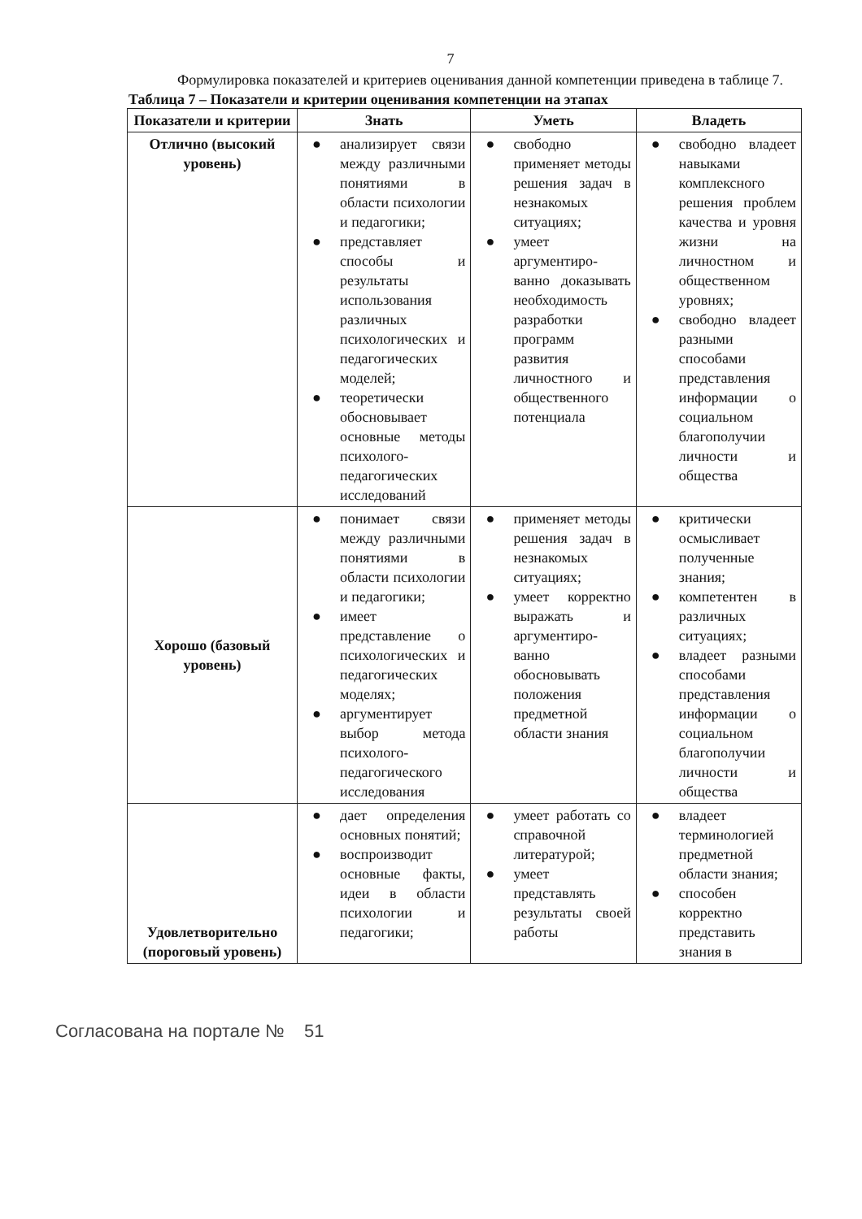7
Формулировка показателей и критериев оценивания данной компетенции приведена в таблице 7.
Таблица 7 – Показатели и критерии оценивания компетенции на этапах
| Показатели и критерии | Знать | Уметь | Владеть |
| --- | --- | --- | --- |
| Отлично (высокий уровень) | ● анализирует связи между различными понятиями в области психологии и педагогики; ● представляет способы и результаты использования различных психологических и педагогических моделей; ● теоретически обосновывает основные методы психолого-педагогических исследований | ● свободно применяет методы решения задач в незнакомых ситуациях; ● умеет аргументиро-ванно доказывать необходимость разработки программ развития личностного и общественного потенциала | ● свободно владеет навыками комплексного решения проблем качества и уровня жизни на личностном и общественном уровнях; ● свободно владеет разными способами представления информации о социальном благополучии личности и общества |
| Хорошо (базовый уровень) | ● понимает связи между различными понятиями в области психологии и педагогики; ● имеет представление о психологических и педагогических моделях; ● аргументирует выбор метода психолого-педагогического исследования | ● применяет методы решения задач в незнакомых ситуациях; ● умеет корректно выражать и аргументиро-ванно обосновывать положения предметной области знания | ● критически осмысливает полученные знания; ● компетентен в различных ситуациях; ● владеет разными способами представления информации о социальном благополучии личности и общества |
| Удовлетворительно (пороговый уровень) | ● дает определения основных понятий; ● воспроизводит основные факты, идеи в области психологии и педагогики; | ● умеет работать со справочной литературой; ● умеет представлять результаты своей работы | ● владеет терминологией предметной области знания; ● способен корректно представить знания в |
Согласована на портале № 51